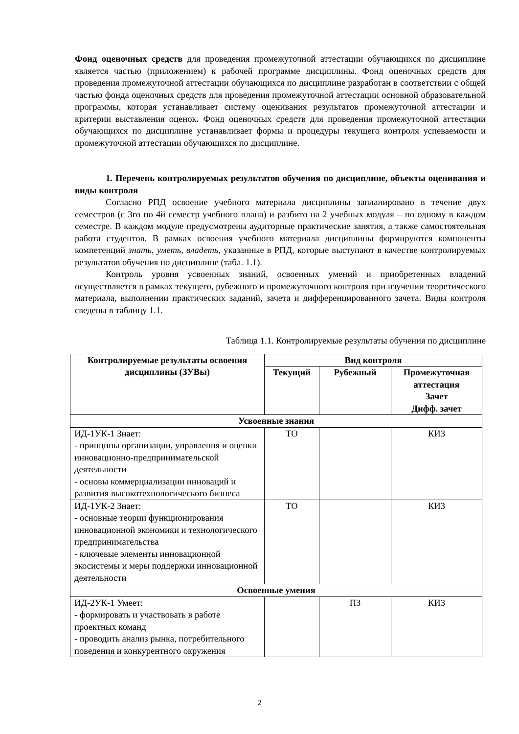Фонд оценочных средств для проведения промежуточной аттестации обучающихся по дисциплине является частью (приложением) к рабочей программе дисциплины. Фонд оценочных средств для проведения промежуточной аттестации обучающихся по дисциплине разработан в соответствии с общей частью фонда оценочных средств для проведения промежуточной аттестации основной образовательной программы, которая устанавливает систему оценивания результатов промежуточной аттестации и критерии выставления оценок. Фонд оценочных средств для проведения промежуточной аттестации обучающихся по дисциплине устанавливает формы и процедуры текущего контроля успеваемости и промежуточной аттестации обучающихся по дисциплине.
1. Перечень контролируемых результатов обучения по дисциплине, объекты оценивания и виды контроля
Согласно РПД освоение учебного материала дисциплины запланировано в течение двух семестров (с 3го по 4й семестр учебного плана) и разбито на 2 учебных модуля – по одному в каждом семестре. В каждом модуле предусмотрены аудиторные практические занятия, а также самостоятельная работа студентов. В рамках освоения учебного материала дисциплины формируются компоненты компетенций знать, уметь, владеть, указанные в РПД, которые выступают в качестве контролируемых результатов обучения по дисциплине (табл. 1.1).
Контроль уровня усвоенных знаний, освоенных умений и приобретенных владений осуществляется в рамках текущего, рубежного и промежуточного контроля при изучении теоретического материала, выполнении практических заданий, зачета и дифференцированного зачета. Виды контроля сведены в таблицу 1.1.
Таблица 1.1. Контролируемые результаты обучения по дисциплине
| Контролируемые результаты освоения дисциплины (ЗУВы) | Вид контроля | | |
| --- | --- | --- | --- |
| | Текущий | Рубежный | Промежуточная аттестация Зачет Дифф. зачет |
| Усвоенные знания | | | |
| ИД-1УК-1 Знает: - принципы организации, управления и оценки инновационно-предпринимательской деятельности - основы коммерциализации инноваций и развития высокотехнологического бизнеса | ТО | | КИЗ |
| ИД-1УК-2 Знает: - основные теории функционирования инновационной экономики и технологического предпринимательства - ключевые элементы инновационной экосистемы и меры поддержки инновационной деятельности | ТО | | КИЗ |
| Освоенные умения | | | |
| ИД-2УК-1 Умеет: - формировать и участвовать в работе проектных команд - проводить анализ рынка, потребительного поведения и конкурентного окружения | | ПЗ | КИЗ |
2